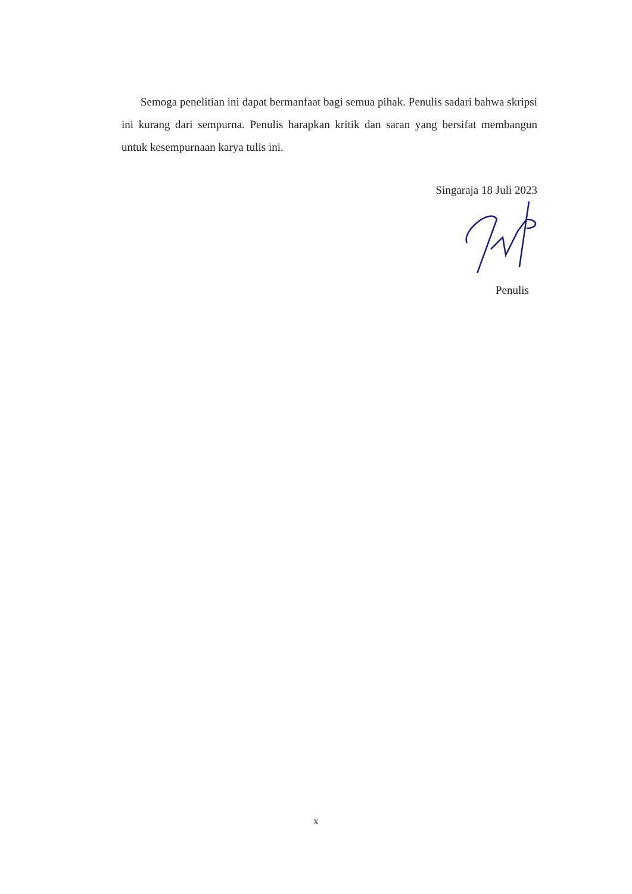Semoga penelitian ini dapat bermanfaat bagi semua pihak. Penulis sadari bahwa skripsi ini kurang dari sempurna. Penulis harapkan kritik dan saran yang bersifat membangun untuk kesempurnaan karya tulis ini.
Singaraja 18 Juli 2023
Penulis
x